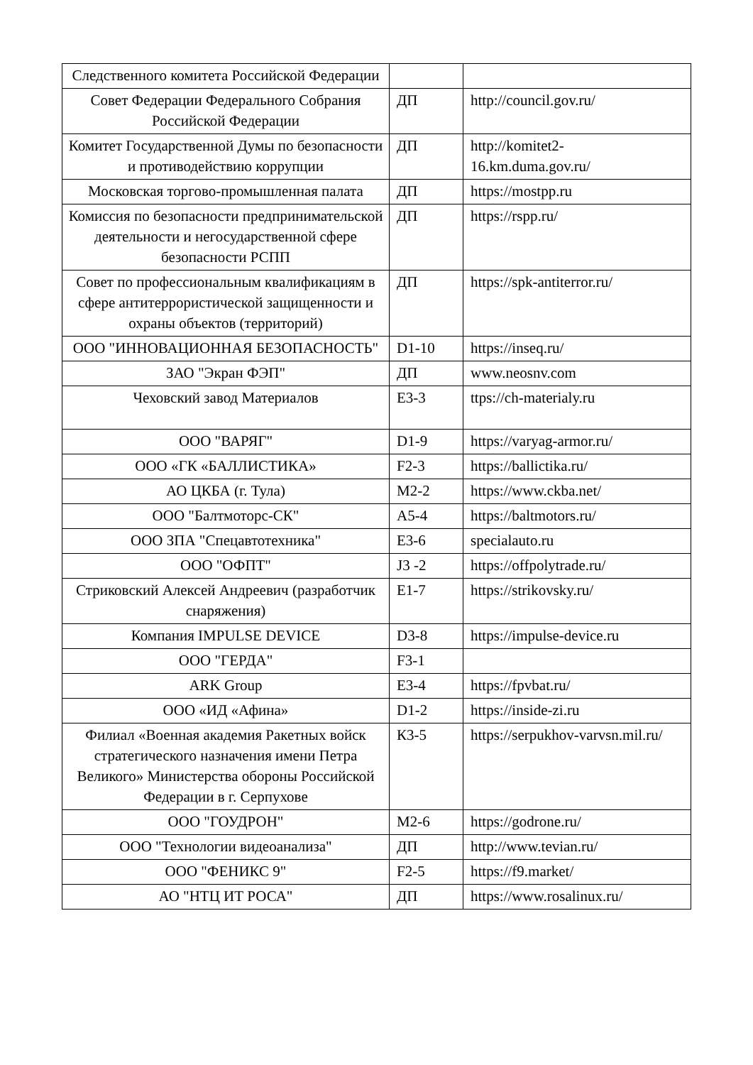| Следственного комитета Российской Федерации | | |
| Совет Федерации Федерального Собрания Российской Федерации | ДП | http://council.gov.ru/ |
| Комитет Государственной Думы по безопасности и противодействию коррупции | ДП | http://komitet2-16.km.duma.gov.ru/ |
| Московская торгово-промышленная палата | ДП | https://mostpp.ru |
| Комиссия по безопасности предпринимательской деятельности и негосударственной сфере безопасности РСПП | ДП | https://rspp.ru/ |
| Совет по профессиональным квалификациям в сфере антитеррористической защищенности и охраны объектов (территорий) | ДП | https://spk-antiterror.ru/ |
| ООО "ИННОВАЦИОННАЯ БЕЗОПАСНОСТЬ" | D1-10 | https://inseq.ru/ |
| ЗАО "Экран ФЭП" | ДП | www.neosnv.com |
| Чеховский завод Материалов | E3-3 | ttps://ch-materialy.ru |
| ООО "ВАРЯГ" | D1-9 | https://varyag-armor.ru/ |
| ООО «ГК «БАЛЛИСТИКА» | F2-3 | https://ballictika.ru/ |
| АО ЦКБА (г. Тула) | M2-2 | https://www.ckba.net/ |
| ООО "Балтмоторс-СК" | A5-4 | https://baltmotors.ru/ |
| ООО ЗПА "Спецавтотехника" | E3-6 | specialauto.ru |
| ООО "ОФПТ" | J3 -2 | https://offpolytrade.ru/ |
| Стриковский Алексей Андреевич (разработчик снаряжения) | E1-7 | https://strikovsky.ru/ |
| Компания IMPULSE DEVICE | D3-8 | https://impulse-device.ru |
| ООО "ГЕРДА" | F3-1 | |
| ARK Group | E3-4 | https://fpvbat.ru/ |
| ООО «ИД «Афина» | D1-2 | https://inside-zi.ru |
| Филиал «Военная академия Ракетных войск стратегического назначения имени Петра Великого» Министерства обороны Российской Федерации в г. Серпухове | К3-5 | https://serpukhov-varvsn.mil.ru/ |
| ООО "ГОУДРОН" | M2-6 | https://godrone.ru/ |
| ООО "Технологии видеоанализа" | ДП | http://www.tevian.ru/ |
| ООО "ФЕНИКС 9" | F2-5 | https://f9.market/ |
| АО "НТЦ ИТ РОСА" | ДП | https://www.rosalinux.ru/ |